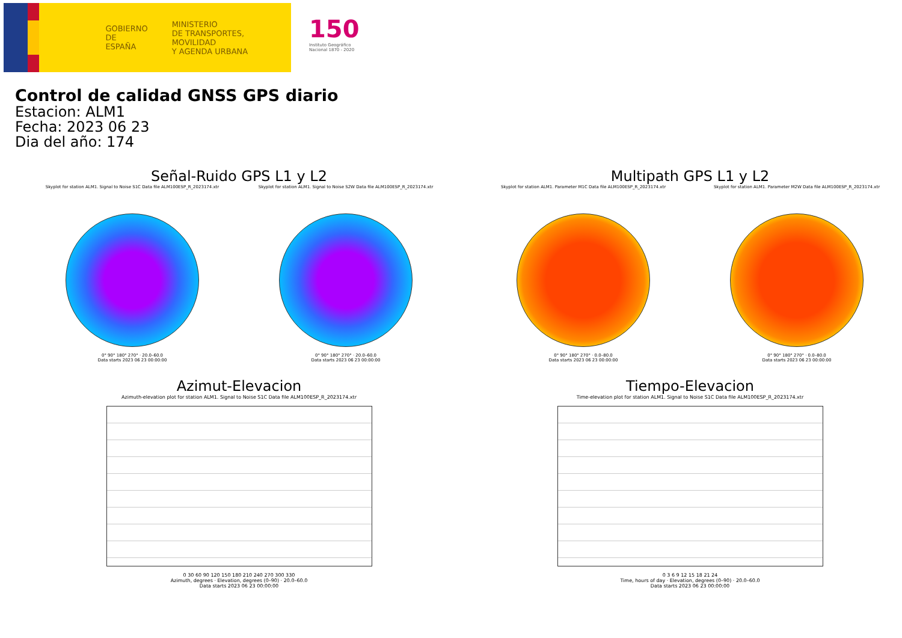GOBIERNO
DE ESPAÑA
MINISTERIO
DE TRANSPORTES, MOVILIDAD
Y AGENDA URBANA
150
Instituto Geográfico
Nacional 1870 - 2020
Control de calidad GNSS GPS diario
Estacion: ALM1
Fecha: 2023 06 23
Dia del año: 174
Señal-Ruido GPS L1 y L2
Skyplot for station ALM1. Signal to Noise S1C Data file ALM100ESP_R_2023174.xtr
0° 90° 180° 270° · 20.0–60.0
Data starts 2023 06 23 00:00:00
Skyplot for station ALM1. Signal to Noise S2W Data file ALM100ESP_R_2023174.xtr
0° 90° 180° 270° · 20.0–60.0
Data starts 2023 06 23 00:00:00
Multipath GPS L1 y L2
Skyplot for station ALM1. Parameter M1C Data file ALM100ESP_R_2023174.xtr
0° 90° 180° 270° · 0.0–80.0
Data starts 2023 06 23 00:00:00
Skyplot for station ALM1. Parameter M2W Data file ALM100ESP_R_2023174.xtr
0° 90° 180° 270° · 0.0–80.0
Data starts 2023 06 23 00:00:00
Azimut-Elevacion
Azimuth-elevation plot for station ALM1. Signal to Noise S1C Data file ALM100ESP_R_2023174.xtr
0 30 60 90 120 150 180 210 240 270 300 330
Azimuth, degrees · Elevation, degrees (0–90) · 20.0–60.0
Data starts 2023 06 23 00:00:00
Tiempo-Elevacion
Time-elevation plot for station ALM1. Signal to Noise S1C Data file ALM100ESP_R_2023174.xtr
0 3 6 9 12 15 18 21 24
Time, hours of day · Elevation, degrees (0–90) · 20.0–60.0
Data starts 2023 06 23 00:00:00